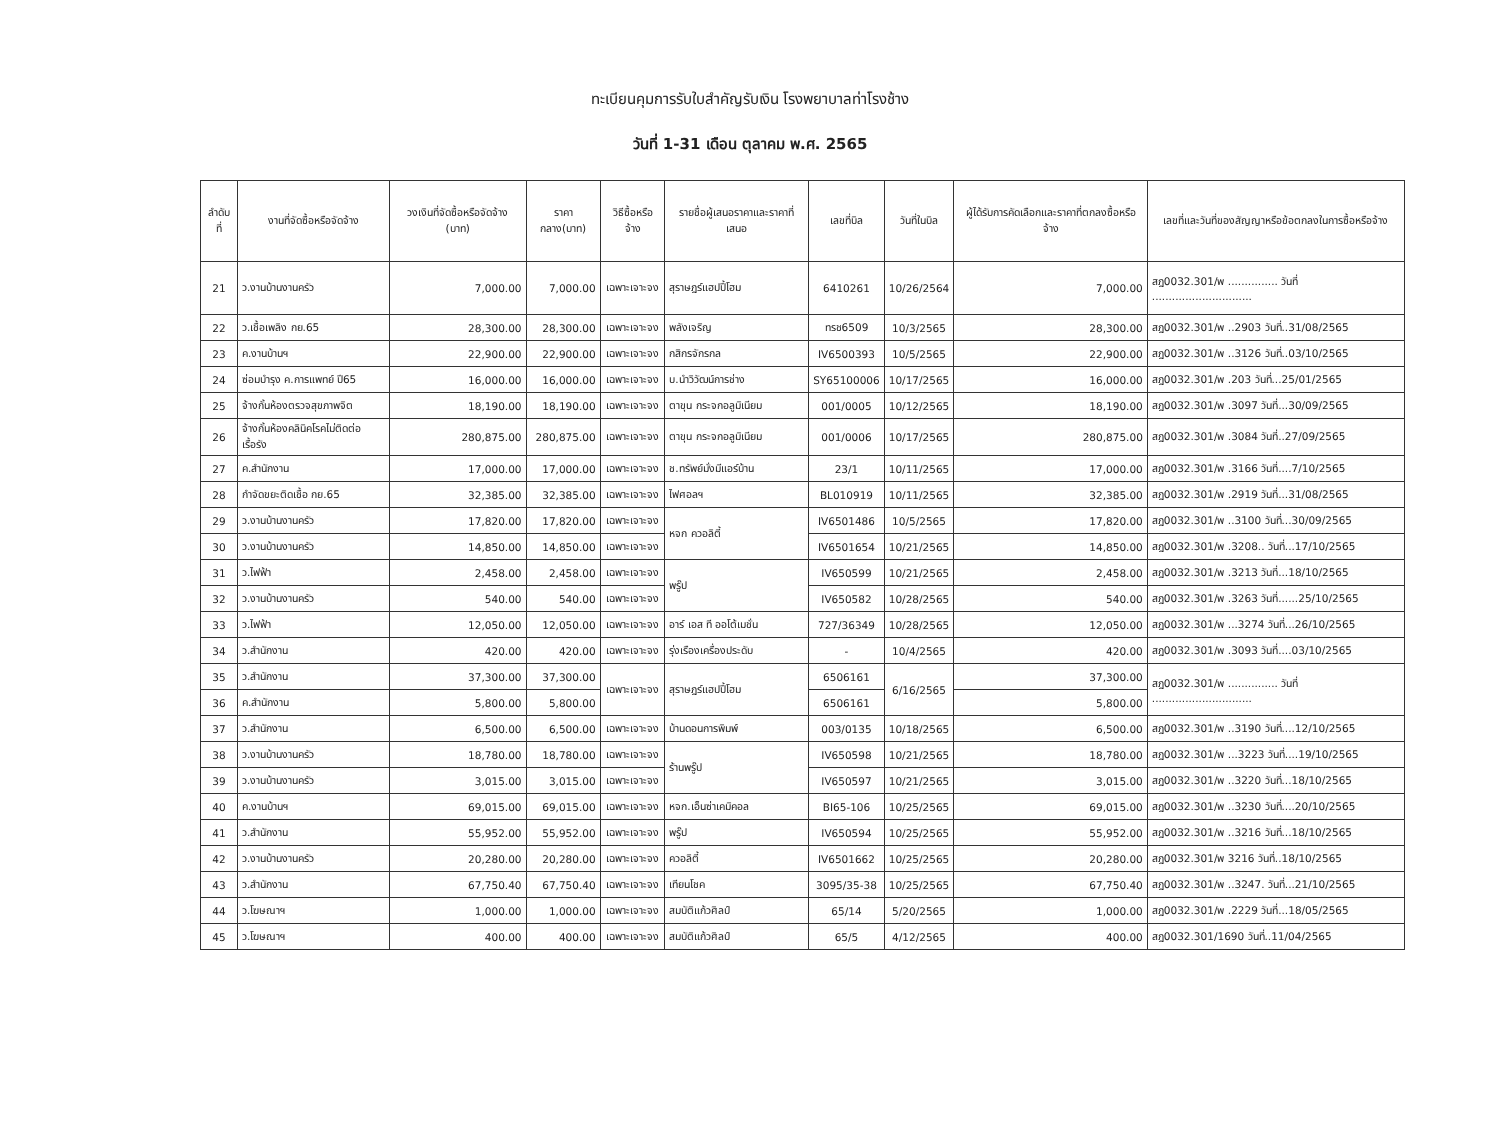ทะเบียนคุมการรับใบสำคัญรับเงิน โรงพยาบาลท่าโรงช้าง
วันที่ 1-31 เดือน ตุลาคม พ.ศ. 2565
| ลำดับที่ | งานที่จัดซื้อหรือจัดจ้าง | วงเงินที่จัดซื้อหรือจัดจ้าง (บาท) | ราคากลาง(บาท) | วิธีซื้อหรือจ้าง | รายชื่อผู้เสนอราคาและราคาที่เสนอ | เลขที่บิล | วันที่ในบิล | ผู้ได้รับการคัดเลือกและราคาที่ตกลงซื้อหรือจ้าง | เลขที่และวันที่ของสัญญาหรือข้อตกลงในการซื้อหรือจ้าง |
| --- | --- | --- | --- | --- | --- | --- | --- | --- | --- |
| 21 | ว.งานบ้านงานครัว | 7,000.00 | 7,000.00 | เฉพาะเจาะจง | สุราษฎร์แฮปปี้โฮม | 6410261 | 10/26/2564 | 7,000.00 | สฎ0032.301/พ ............... วันที่ .............................. |
| 22 | ว.เชื้อเพลิง กย.65 | 28,300.00 | 28,300.00 | เฉพาะเจาะจง | พลังเจริญ | ทรช6509 | 10/3/2565 | 28,300.00 | สฎ0032.301/พ ..2903 วันที่..31/08/2565 |
| 23 | ค.งานบ้านฯ | 22,900.00 | 22,900.00 | เฉพาะเจาะจง | กสิกรจักรกล | IV6500393 | 10/5/2565 | 22,900.00 | สฎ0032.301/พ ..3126 วันที่..03/10/2565 |
| 24 | ซ่อมบำรุง ค.การแพทย์ ปี65 | 16,000.00 | 16,000.00 | เฉพาะเจาะจง | บ.นำวิวัฒน์การช่าง | SY65100006 | 10/17/2565 | 16,000.00 | สฎ0032.301/พ .203 วันที่...25/01/2565 |
| 25 | จ้างกั้นห้องตรวจสุขภาพจิต | 18,190.00 | 18,190.00 | เฉพาะเจาะจง | ตาขุน กระจกอลูมิเนียม | 001/0005 | 10/12/2565 | 18,190.00 | สฎ0032.301/พ .3097 วันที่...30/09/2565 |
| 26 | จ้างกั้นห้องคลินิคโรคไม่ติดต่อเรื้อรัง | 280,875.00 | 280,875.00 | เฉพาะเจาะจง | ตาขุน กระจกอลูมิเนียม | 001/0006 | 10/17/2565 | 280,875.00 | สฎ0032.301/พ .3084 วันที่..27/09/2565 |
| 27 | ค.สำนักงาน | 17,000.00 | 17,000.00 | เฉพาะเจาะจง | ช.ทรัพย์มั่งมีแอร์บ้าน | 23/1 | 10/11/2565 | 17,000.00 | สฎ0032.301/พ .3166 วันที่....7/10/2565 |
| 28 | กำจัดขยะติดเชื้อ กย.65 | 32,385.00 | 32,385.00 | เฉพาะเจาะจง | ไฟศอลฯ | BL010919 | 10/11/2565 | 32,385.00 | สฎ0032.301/พ .2919 วันที่...31/08/2565 |
| 29 | ว.งานบ้านงานครัว | 17,820.00 | 17,820.00 | เฉพาะเจาะจง | หจก ควอลิตี้ | IV6501486 | 10/5/2565 | 17,820.00 | สฎ0032.301/พ ..3100 วันที่...30/09/2565 |
| 30 | ว.งานบ้านงานครัว | 14,850.00 | 14,850.00 | เฉพาะเจาะจง | | IV6501654 | 10/21/2565 | 14,850.00 | สฎ0032.301/พ .3208.. วันที่...17/10/2565 |
| 31 | ว.ไฟฟ้า | 2,458.00 | 2,458.00 | เฉพาะเจาะจง | พรู๊ป | IV650599 | 10/21/2565 | 2,458.00 | สฎ0032.301/พ .3213 วันที่...18/10/2565 |
| 32 | ว.งานบ้านงานครัว | 540.00 | 540.00 | เฉพาะเจาะจง | | IV650582 | 10/28/2565 | 540.00 | สฎ0032.301/พ .3263 วันที่......25/10/2565 |
| 33 | ว.ไฟฟ้า | 12,050.00 | 12,050.00 | เฉพาะเจาะจง | อาร์ เอส ที ออโต้เมชั่น | 727/36349 | 10/28/2565 | 12,050.00 | สฎ0032.301/พ ...3274 วันที่...26/10/2565 |
| 34 | ว.สำนักงาน | 420.00 | 420.00 | เฉพาะเจาะจง | รุ่งเรืองเครื่องประดับ | - | 10/4/2565 | 420.00 | สฎ0032.301/พ .3093 วันที่....03/10/2565 |
| 35 | ว.สำนักงาน | 37,300.00 | 37,300.00 | เฉพาะเจาะจง | สุราษฎร์แฮปปี้โฮม | 6506161 | 6/16/2565 | 37,300.00 | สฎ0032.301/พ ............... วันที่ .............................. |
| 36 | ค.สำนักงาน | 5,800.00 | 5,800.00 | | | 6506161 | | 5,800.00 | |
| 37 | ว.สำนักงาน | 6,500.00 | 6,500.00 | เฉพาะเจาะจง | บ้านดอนการพิมพ์ | 003/0135 | 10/18/2565 | 6,500.00 | สฎ0032.301/พ ..3190 วันที่....12/10/2565 |
| 38 | ว.งานบ้านงานครัว | 18,780.00 | 18,780.00 | เฉพาะเจาะจง | ร้านพรู๊ป | IV650598 | 10/21/2565 | 18,780.00 | สฎ0032.301/พ ...3223 วันที่....19/10/2565 |
| 39 | ว.งานบ้านงานครัว | 3,015.00 | 3,015.00 | เฉพาะเจาะจง | | IV650597 | 10/21/2565 | 3,015.00 | สฎ0032.301/พ ..3220 วันที่...18/10/2565 |
| 40 | ค.งานบ้านฯ | 69,015.00 | 69,015.00 | เฉพาะเจาะจง | หจก.เอ็นซ่าเคมิคอล | BI65-106 | 10/25/2565 | 69,015.00 | สฎ0032.301/พ ..3230 วันที่....20/10/2565 |
| 41 | ว.สำนักงาน | 55,952.00 | 55,952.00 | เฉพาะเจาะจง | พรู๊ป | IV650594 | 10/25/2565 | 55,952.00 | สฎ0032.301/พ ..3216 วันที่...18/10/2565 |
| 42 | ว.งานบ้านงานครัว | 20,280.00 | 20,280.00 | เฉพาะเจาะจง | ควอลิตี้ | IV6501662 | 10/25/2565 | 20,280.00 | สฎ0032.301/พ 3216 วันที่..18/10/2565 |
| 43 | ว.สำนักงาน | 67,750.40 | 67,750.40 | เฉพาะเจาะจง | เทียนโชค | 3095/35-38 | 10/25/2565 | 67,750.40 | สฎ0032.301/พ ..3247. วันที่...21/10/2565 |
| 44 | ว.โฆษณาฯ | 1,000.00 | 1,000.00 | เฉพาะเจาะจง | สมบัติแก้วศิลป์ | 65/14 | 5/20/2565 | 1,000.00 | สฎ0032.301/พ .2229 วันที่...18/05/2565 |
| 45 | ว.โฆษณาฯ | 400.00 | 400.00 | เฉพาะเจาะจง | สมบัติแก้วศิลป์ | 65/5 | 4/12/2565 | 400.00 | สฎ0032.301/1690 วันที่..11/04/2565 |